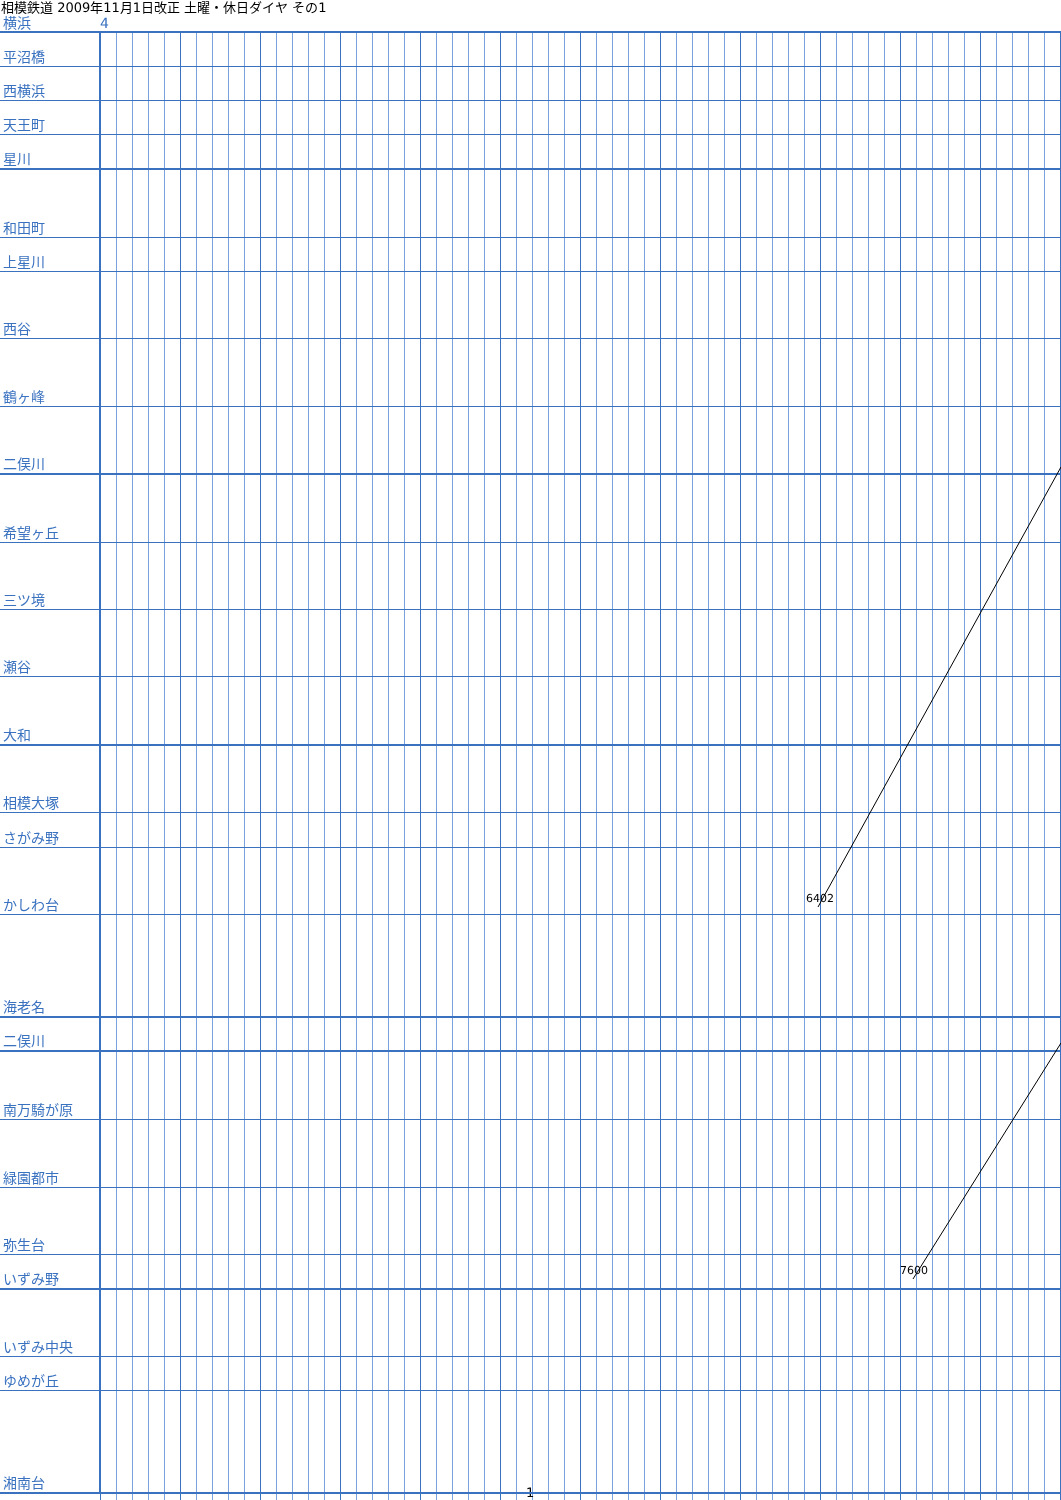相模鉄道 2009年11月1日改正 土曜・休日ダイヤ その1
| 横浜 | 4 |
| 平沼橋 | |
| 西横浜 | |
| 天王町 | |
| 星川 | |
| 和田町 | |
| 上星川 | |
| 西谷 | |
| 鶴ヶ峰 | |
| 二俣川 | |
| 希望ヶ丘 | |
| 三ツ境 | |
| 瀬谷 | |
| 大和 | |
| 相模大塚 | |
| さがみ野 | |
| かしわ台 | |
| 海老名 | |
| 二俣川 | |
| 南万騎が原 | |
| 緑園都市 | |
| 弥生台 | |
| いずみ野 | |
| いずみ中央 | |
| ゆめが丘 | |
| 湘南台 | |
6402
7600
1